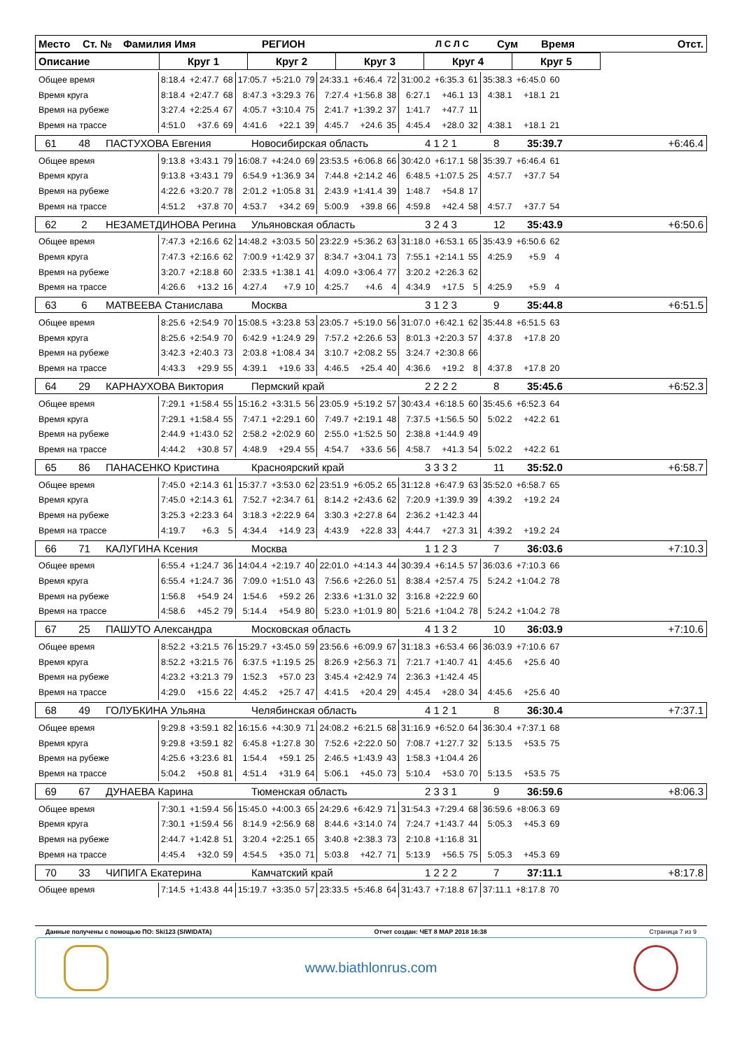| Место | Ст. № | Фамилия Имя | РЕГИОН | Л С Л С | Сум | Время | Отст. |
| Описание | Круг 1 | Круг 2 | Круг 3 | Круг 4 | Круг 5 |
| Общее время | 8:18.4 | +2:47.7 | 68 | 17:05.7 | +5:21.0 | 79 | 24:33.1 | +6:46.4 | 72 | 31:00.2 | +6:35.3 | 61 | 35:38.3 | +6:45.0 | 60 |
| Время круга | 8:18.4 | +2:47.7 | 68 | 8:47.3 | +3:29.3 | 76 | 7:27.4 | +1:56.8 | 38 | 6:27.1 | +46.1 | 13 | 4:38.1 | +18.1 | 21 |
| Время на рубеже | 3:27.4 | +2:25.4 | 67 | 4:05.7 | +3:10.4 | 75 | 2:41.7 | +1:39.2 | 37 | 1:41.7 | +47.7 | 11 | | | |
| Время на трассе | 4:51.0 | +37.6 | 69 | 4:41.6 | +22.1 | 39 | 4:45.7 | +24.6 | 35 | 4:45.4 | +28.0 | 32 | 4:38.1 | +18.1 | 21 |
| 61 | 48 | ПАСТУХОВА Евгения | Новосибирская область | 4 1 2 1 | 8 | 35:39.7 | +6:46.4 |
| Общее время | 9:13.8 | +3:43.1 | 79 | 16:08.7 | +4:24.0 | 69 | 23:53.5 | +6:06.8 | 66 | 30:42.0 | +6:17.1 | 58 | 35:39.7 | +6:46.4 | 61 |
| Время круга | 9:13.8 | +3:43.1 | 79 | 6:54.9 | +1:36.9 | 34 | 7:44.8 | +2:14.2 | 46 | 6:48.5 | +1:07.5 | 25 | 4:57.7 | +37.7 | 54 |
| Время на рубеже | 4:22.6 | +3:20.7 | 78 | 2:01.2 | +1:05.8 | 31 | 2:43.9 | +1:41.4 | 39 | 1:48.7 | +54.8 | 17 | | | |
| Время на трассе | 4:51.2 | +37.8 | 70 | 4:53.7 | +34.2 | 69 | 5:00.9 | +39.8 | 66 | 4:59.8 | +42.4 | 58 | 4:57.7 | +37.7 | 54 |
| 62 | 2 | НЕЗАМЕТДИНОВА Регина | Ульяновская область | 3 2 4 3 | 12 | 35:43.9 | +6:50.6 |
| Общее время | 7:47.3 | +2:16.6 | 62 | 14:48.2 | +3:03.5 | 50 | 23:22.9 | +5:36.2 | 63 | 31:18.0 | +6:53.1 | 65 | 35:43.9 | +6:50.6 | 62 |
| Время круга | 7:47.3 | +2:16.6 | 62 | 7:00.9 | +1:42.9 | 37 | 8:34.7 | +3:04.1 | 73 | 7:55.1 | +2:14.1 | 55 | 4:25.9 | +5.9 | 4 |
| Время на рубеже | 3:20.7 | +2:18.8 | 60 | 2:33.5 | +1:38.1 | 41 | 4:09.0 | +3:06.4 | 77 | 3:20.2 | +2:26.3 | 62 | | | |
| Время на трассе | 4:26.6 | +13.2 | 16 | 4:27.4 | +7.9 | 10 | 4:25.7 | +4.6 | 4 | 4:34.9 | +17.5 | 5 | 4:25.9 | +5.9 | 4 |
| 63 | 6 | МАТВЕЕВА Станислава | Москва | 3 1 2 3 | 9 | 35:44.8 | +6:51.5 |
| Общее время | 8:25.6 | +2:54.9 | 70 | 15:08.5 | +3:23.8 | 53 | 23:05.7 | +5:19.0 | 56 | 31:07.0 | +6:42.1 | 62 | 35:44.8 | +6:51.5 | 63 |
| Время круга | 8:25.6 | +2:54.9 | 70 | 6:42.9 | +1:24.9 | 29 | 7:57.2 | +2:26.6 | 53 | 8:01.3 | +2:20.3 | 57 | 4:37.8 | +17.8 | 20 |
| Время на рубеже | 3:42.3 | +2:40.3 | 73 | 2:03.8 | +1:08.4 | 34 | 3:10.7 | +2:08.2 | 55 | 3:24.7 | +2:30.8 | 66 | | | |
| Время на трассе | 4:43.3 | +29.9 | 55 | 4:39.1 | +19.6 | 33 | 4:46.5 | +25.4 | 40 | 4:36.6 | +19.2 | 8 | 4:37.8 | +17.8 | 20 |
| 64 | 29 | КАРНАУХОВА Виктория | Пермский край | 2 2 2 2 | 8 | 35:45.6 | +6:52.3 |
| Общее время | 7:29.1 | +1:58.4 | 55 | 15:16.2 | +3:31.5 | 56 | 23:05.9 | +5:19.2 | 57 | 30:43.4 | +6:18.5 | 60 | 35:45.6 | +6:52.3 | 64 |
| Время круга | 7:29.1 | +1:58.4 | 55 | 7:47.1 | +2:29.1 | 60 | 7:49.7 | +2:19.1 | 48 | 7:37.5 | +1:56.5 | 50 | 5:02.2 | +42.2 | 61 |
| Время на рубеже | 2:44.9 | +1:43.0 | 52 | 2:58.2 | +2:02.9 | 60 | 2:55.0 | +1:52.5 | 50 | 2:38.8 | +1:44.9 | 49 | | | |
| Время на трассе | 4:44.2 | +30.8 | 57 | 4:48.9 | +29.4 | 55 | 4:54.7 | +33.6 | 56 | 4:58.7 | +41.3 | 54 | 5:02.2 | +42.2 | 61 |
| 65 | 86 | ПАНАСЕНКО Кристина | Красноярский край | 3 3 3 2 | 11 | 35:52.0 | +6:58.7 |
| Общее время | 7:45.0 | +2:14.3 | 61 | 15:37.7 | +3:53.0 | 62 | 23:51.9 | +6:05.2 | 65 | 31:12.8 | +6:47.9 | 63 | 35:52.0 | +6:58.7 | 65 |
| Время круга | 7:45.0 | +2:14.3 | 61 | 7:52.7 | +2:34.7 | 61 | 8:14.2 | +2:43.6 | 62 | 7:20.9 | +1:39.9 | 39 | 4:39.2 | +19.2 | 24 |
| Время на рубеже | 3:25.3 | +2:23.3 | 64 | 3:18.3 | +2:22.9 | 64 | 3:30.3 | +2:27.8 | 64 | 2:36.2 | +1:42.3 | 44 | | | |
| Время на трассе | 4:19.7 | +6.3 | 5 | 4:34.4 | +14.9 | 23 | 4:43.9 | +22.8 | 33 | 4:44.7 | +27.3 | 31 | 4:39.2 | +19.2 | 24 |
| 66 | 71 | КАЛУГИНА Ксения | Москва | 1 1 2 3 | 7 | 36:03.6 | +7:10.3 |
| Общее время | 6:55.4 | +1:24.7 | 36 | 14:04.4 | +2:19.7 | 40 | 22:01.0 | +4:14.3 | 44 | 30:39.4 | +6:14.5 | 57 | 36:03.6 | +7:10.3 | 66 |
| Время круга | 6:55.4 | +1:24.7 | 36 | 7:09.0 | +1:51.0 | 43 | 7:56.6 | +2:26.0 | 51 | 8:38.4 | +2:57.4 | 75 | 5:24.2 | +1:04.2 | 78 |
| Время на рубеже | 1:56.8 | +54.9 | 24 | 1:54.6 | +59.2 | 26 | 2:33.6 | +1:31.0 | 32 | 3:16.8 | +2:22.9 | 60 | | | |
| Время на трассе | 4:58.6 | +45.2 | 79 | 5:14.4 | +54.9 | 80 | 5:23.0 | +1:01.9 | 80 | 5:21.6 | +1:04.2 | 78 | 5:24.2 | +1:04.2 | 78 |
| 67 | 25 | ПАШУТО Александра | Московская область | 4 1 3 2 | 10 | 36:03.9 | +7:10.6 |
| Общее время | 8:52.2 | +3:21.5 | 76 | 15:29.7 | +3:45.0 | 59 | 23:56.6 | +6:09.9 | 67 | 31:18.3 | +6:53.4 | 66 | 36:03.9 | +7:10.6 | 67 |
| Время круга | 8:52.2 | +3:21.5 | 76 | 6:37.5 | +1:19.5 | 25 | 8:26.9 | +2:56.3 | 71 | 7:21.7 | +1:40.7 | 41 | 4:45.6 | +25.6 | 40 |
| Время на рубеже | 4:23.2 | +3:21.3 | 79 | 1:52.3 | +57.0 | 23 | 3:45.4 | +2:42.9 | 74 | 2:36.3 | +1:42.4 | 45 | | | |
| Время на трассе | 4:29.0 | +15.6 | 22 | 4:45.2 | +25.7 | 47 | 4:41.5 | +20.4 | 29 | 4:45.4 | +28.0 | 34 | 4:45.6 | +25.6 | 40 |
| 68 | 49 | ГОЛУБКИНА Ульяна | Челябинская область | 4 1 2 1 | 8 | 36:30.4 | +7:37.1 |
| Общее время | 9:29.8 | +3:59.1 | 82 | 16:15.6 | +4:30.9 | 71 | 24:08.2 | +6:21.5 | 68 | 31:16.9 | +6:52.0 | 64 | 36:30.4 | +7:37.1 | 68 |
| Время круга | 9:29.8 | +3:59.1 | 82 | 6:45.8 | +1:27.8 | 30 | 7:52.6 | +2:22.0 | 50 | 7:08.7 | +1:27.7 | 32 | 5:13.5 | +53.5 | 75 |
| Время на рубеже | 4:25.6 | +3:23.6 | 81 | 1:54.4 | +59.1 | 25 | 2:46.5 | +1:43.9 | 43 | 1:58.3 | +1:04.4 | 26 | | | |
| Время на трассе | 5:04.2 | +50.8 | 81 | 4:51.4 | +31.9 | 64 | 5:06.1 | +45.0 | 73 | 5:10.4 | +53.0 | 70 | 5:13.5 | +53.5 | 75 |
| 69 | 67 | ДУНАЕВА Карина | Тюменская область | 2 3 3 1 | 9 | 36:59.6 | +8:06.3 |
| Общее время | 7:30.1 | +1:59.4 | 56 | 15:45.0 | +4:00.3 | 65 | 24:29.6 | +6:42.9 | 71 | 31:54.3 | +7:29.4 | 68 | 36:59.6 | +8:06.3 | 69 |
| Время круга | 7:30.1 | +1:59.4 | 56 | 8:14.9 | +2:56.9 | 68 | 8:44.6 | +3:14.0 | 74 | 7:24.7 | +1:43.7 | 44 | 5:05.3 | +45.3 | 69 |
| Время на рубеже | 2:44.7 | +1:42.8 | 51 | 3:20.4 | +2:25.1 | 65 | 3:40.8 | +2:38.3 | 73 | 2:10.8 | +1:16.8 | 31 | | | |
| Время на трассе | 4:45.4 | +32.0 | 59 | 4:54.5 | +35.0 | 71 | 5:03.8 | +42.7 | 71 | 5:13.9 | +56.5 | 75 | 5:05.3 | +45.3 | 69 |
| 70 | 33 | ЧИПИГА Екатерина | Камчатский край | 1 2 2 2 | 7 | 37:11.1 | +8:17.8 |
| Общее время | 7:14.5 | +1:43.8 | 44 | 15:19.7 | +3:35.0 | 57 | 23:33.5 | +5:46.8 | 64 | 31:43.7 | +7:18.8 | 67 | 37:11.1 | +8:17.8 | 70 |
Данные получены с помощью ПО: Ski123 (SIWIDATA) Отчет создан: ЧЕТ 8 МАР 2018 16:38 Страница 7 из 9
www.biathlonrus.com